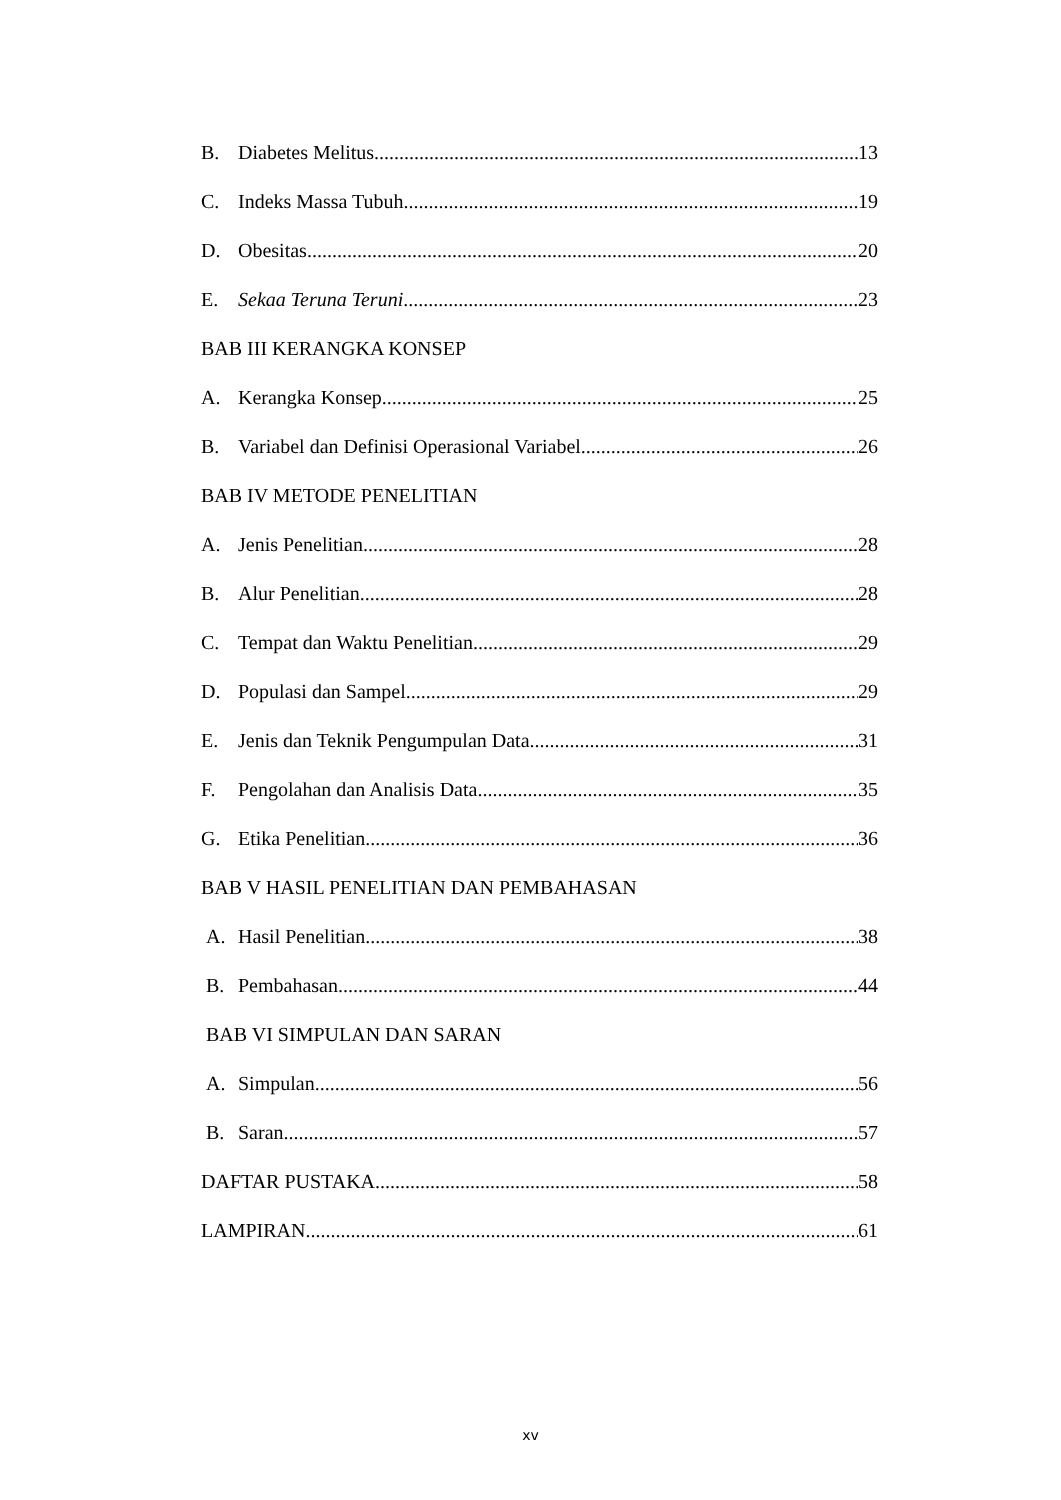B. Diabetes Melitus 13
C. Indeks Massa Tubuh 19
D. Obesitas 20
E. Sekaa Teruna Teruni 23
BAB III KERANGKA KONSEP
A. Kerangka Konsep 25
B. Variabel dan Definisi Operasional Variabel 26
BAB IV METODE PENELITIAN
A. Jenis Penelitian 28
B. Alur Penelitian 28
C. Tempat dan Waktu Penelitian 29
D. Populasi dan Sampel 29
E. Jenis dan Teknik Pengumpulan Data 31
F. Pengolahan dan Analisis Data 35
G. Etika Penelitian 36
BAB V HASIL PENELITIAN DAN PEMBAHASAN
A. Hasil Penelitian 38
B. Pembahasan 44
BAB VI SIMPULAN DAN SARAN
A. Simpulan 56
B. Saran 57
DAFTAR PUSTAKA 58
LAMPIRAN 61
xv